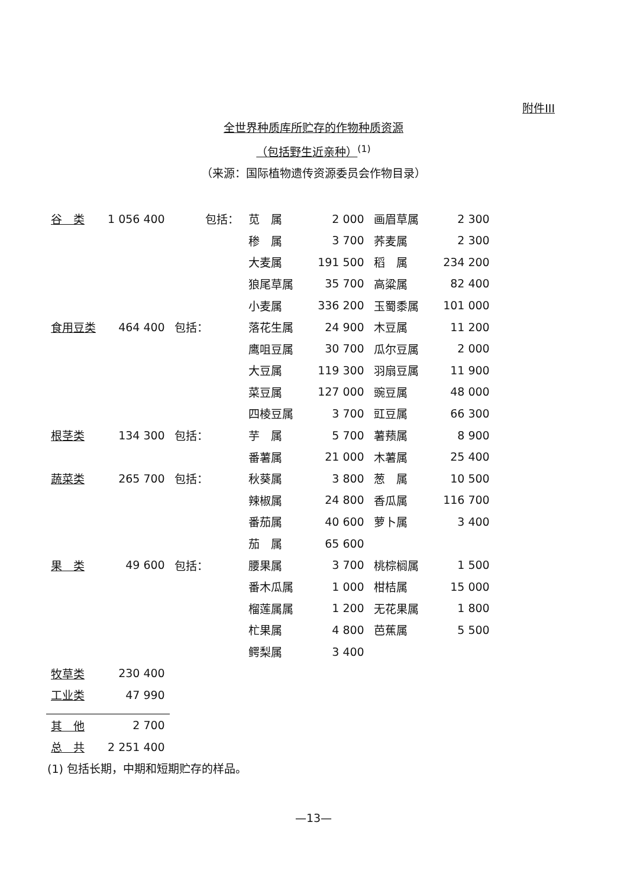附件III
全世界种质库所贮存的作物种质资源
（包括野生近亲种）<sup>(1)</sup>
（来源：国际植物遗传资源委员会作物目录）
| 谷 类 | 1 056 400 | 包括： | 苋 属 | 2 000 | 画眉草属 | 2 300 |
| | | | 䅟 属 | 3 700 | 荞麦属 | 2 300 |
| | | | 大麦属 | 191 500 | 稻 属 | 234 200 |
| | | | 狼尾草属 | 35 700 | 高粱属 | 82 400 |
| | | | 小麦属 | 336 200 | 玉蜀黍属 | 101 000 |
| 食用豆类 | 464 400 | 包括： | 落花生属 | 24 900 | 木豆属 | 11 200 |
| | | | 鹰咀豆属 | 30 700 | 瓜尔豆属 | 2 000 |
| | | | 大豆属 | 119 300 | 羽扇豆属 | 11 900 |
| | | | 菜豆属 | 127 000 | 豌豆属 | 48 000 |
| | | | 四棱豆属 | 3 700 | 豇豆属 | 66 300 |
| 根茎类 | 134 300 | 包括： | 芋 属 | 5 700 | 薯蓣属 | 8 900 |
| | | | 番薯属 | 21 000 | 木薯属 | 25 400 |
| 蔬菜类 | 265 700 | 包括： | 秋葵属 | 3 800 | 葱 属 | 10 500 |
| | | | 辣椒属 | 24 800 | 香瓜属 | 116 700 |
| | | | 番茄属 | 40 600 | 萝卜属 | 3 400 |
| | | | 茄 属 | 65 600 | | |
| 果 类 | 49 600 | 包括： | 腰果属 | 3 700 | 桃棕榈属 | 1 500 |
| | | | 番木瓜属 | 1 000 | 柑桔属 | 15 000 |
| | | | 榴莲属属 | 1 200 | 无花果属 | 1 800 |
| | | | 杧果属 | 4 800 | 芭蕉属 | 5 500 |
| | | | 鳄梨属 | 3 400 | | |
| 牧草类 | 230 400 | | | | | |
| 工业类 | 47 990 | | | | | |
| 其 他 | 2 700 | | | | | |
| 总 共 | 2 251 400 | | | | | |
(1) 包括长期，中期和短期贮存的样品。
—13—